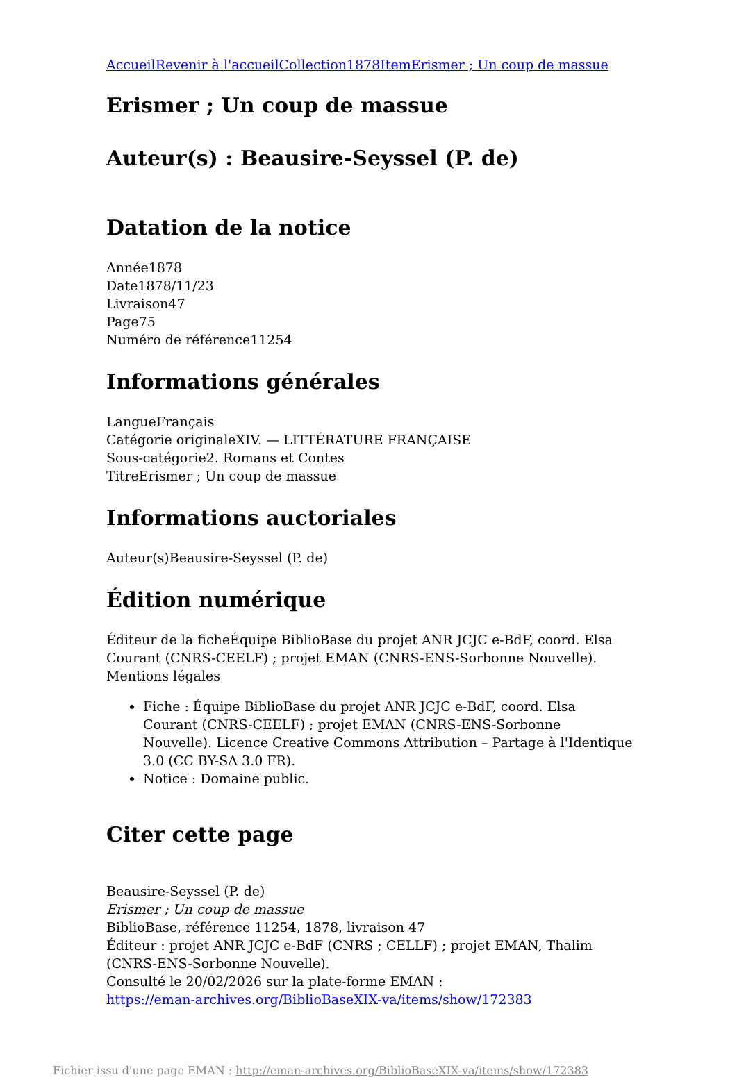AccueilRevenir à l'accueilCollection1878ItemErismer ; Un coup de massue
Erismer ; Un coup de massue
Auteur(s) : Beausire-Seyssel (P. de)
Datation de la notice
Année1878
Date1878/11/23
Livraison47
Page75
Numéro de référence11254
Informations générales
LangueFrançais
Catégorie originaleXIV. — LITTÉRATURE FRANÇAISE
Sous-catégorie2. Romans et Contes
TitreErismer ; Un coup de massue
Informations auctoriales
Auteur(s)Beausire-Seyssel (P. de)
Édition numérique
Éditeur de la ficheÉquipe BiblioBase du projet ANR JCJC e-BdF, coord. Elsa Courant (CNRS-CEELF) ; projet EMAN (CNRS-ENS-Sorbonne Nouvelle).
Mentions légales
Fiche : Équipe BiblioBase du projet ANR JCJC e-BdF, coord. Elsa Courant (CNRS-CEELF) ; projet EMAN (CNRS-ENS-Sorbonne Nouvelle). Licence Creative Commons Attribution – Partage à l'Identique 3.0 (CC BY-SA 3.0 FR).
Notice : Domaine public.
Citer cette page
Beausire-Seyssel (P. de)
Erismer ; Un coup de massue
BiblioBase, référence 11254, 1878, livraison 47
Éditeur : projet ANR JCJC e-BdF (CNRS ; CELLF) ; projet EMAN, Thalim (CNRS-ENS-Sorbonne Nouvelle).
Consulté le 20/02/2026 sur la plate-forme EMAN :
https://eman-archives.org/BiblioBaseXIX-va/items/show/172383
Fichier issu d'une page EMAN : http://eman-archives.org/BiblioBaseXIX-va/items/show/172383